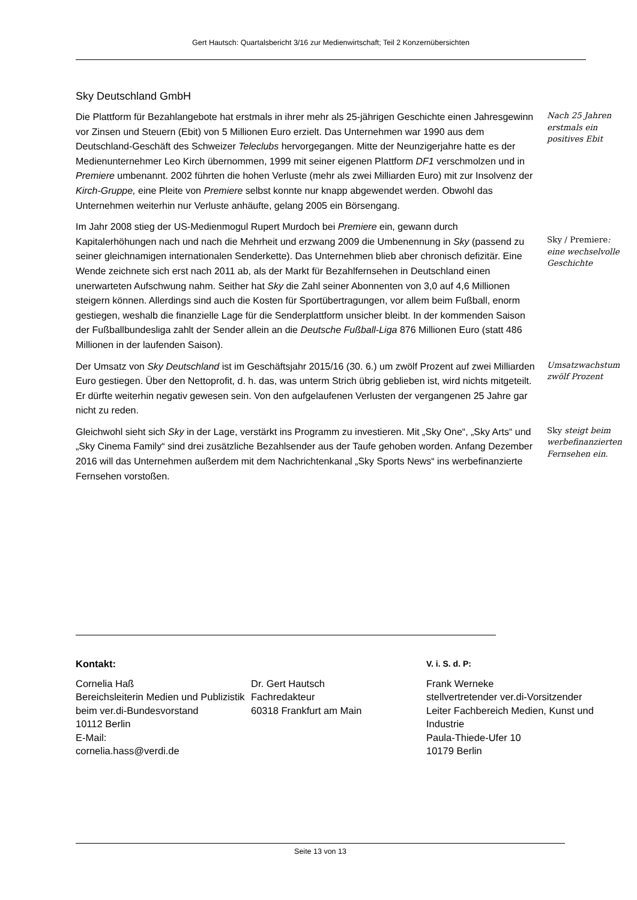Gert Hautsch: Quartalsbericht 3/16 zur Medienwirtschaft; Teil 2 Konzernübersichten
Sky Deutschland GmbH
Die Plattform für Bezahlangebote hat erstmals in ihrer mehr als 25-jährigen Geschichte einen Jahresgewinn vor Zinsen und Steuern (Ebit) von 5 Millionen Euro erzielt. Das Unternehmen war 1990 aus dem Deutschland-Geschäft des Schweizer Teleclubs hervorgegangen. Mitte der Neunzigerjahre hatte es der Medienunternehmer Leo Kirch übernommen, 1999 mit seiner eigenen Plattform DF1 verschmolzen und in Premiere umbenannt. 2002 führten die hohen Verluste (mehr als zwei Milliarden Euro) mit zur Insolvenz der Kirch-Gruppe, eine Pleite von Premiere selbst konnte nur knapp abgewendet werden. Obwohl das Unternehmen weiterhin nur Verluste anhäufte, gelang 2005 ein Börsengang.
Nach 25 Jahren erstmals ein positives Ebit
Im Jahr 2008 stieg der US-Medienmogul Rupert Murdoch bei Premiere ein, gewann durch Kapitalerhöhungen nach und nach die Mehrheit und erzwang 2009 die Umbenennung in Sky (passend zu seiner gleichnamigen internationalen Senderkette). Das Unternehmen blieb aber chronisch defizitär. Eine Wende zeichnete sich erst nach 2011 ab, als der Markt für Bezahlfernsehen in Deutschland einen unerwarteten Aufschwung nahm. Seither hat Sky die Zahl seiner Abonnenten von 3,0 auf 4,6 Millionen steigern können. Allerdings sind auch die Kosten für Sportübertragungen, vor allem beim Fußball, enorm gestiegen, weshalb die finanzielle Lage für die Senderplattform unsicher bleibt. In der kommenden Saison der Fußballbundesliga zahlt der Sender allein an die Deutsche Fußball-Liga 876 Millionen Euro (statt 486 Millionen in der laufenden Saison).
Sky / Premiere: eine wechselvolle Geschichte
Der Umsatz von Sky Deutschland ist im Geschäftsjahr 2015/16 (30. 6.) um zwölf Prozent auf zwei Milliarden Euro gestiegen. Über den Nettoprofit, d. h. das, was unterm Strich übrig geblieben ist, wird nichts mitgeteilt. Er dürfte weiterhin negativ gewesen sein. Von den aufgelaufenen Verlusten der vergangenen 25 Jahre gar nicht zu reden.
Umsatzwachstum zwölf Prozent
Gleichwohl sieht sich Sky in der Lage, verstärkt ins Programm zu investieren. Mit „Sky One“, „Sky Arts“ und „Sky Cinema Family“ sind drei zusätzliche Bezahlsender aus der Taufe gehoben worden. Anfang Dezember 2016 will das Unternehmen außerdem mit dem Nachrichtenkanal „Sky Sports News“ ins werbefinanzierte Fernsehen vorstoßen.
Sky steigt beim werbefinanzierten Fernsehen ein.
Kontakt:
Cornelia Haß
Bereichsleiterin Medien und Publizistik beim ver.di-Bundesvorstand
10112 Berlin
E-Mail:
cornelia.hass@verdi.de
Dr. Gert Hautsch
Fachredakteur
60318 Frankfurt am Main
V. i. S. d. P:
Frank Werneke
stellvertretender ver.di-Vorsitzender
Leiter Fachbereich Medien, Kunst und Industrie
Paula-Thiede-Ufer 10
10179 Berlin
Seite 13 von 13